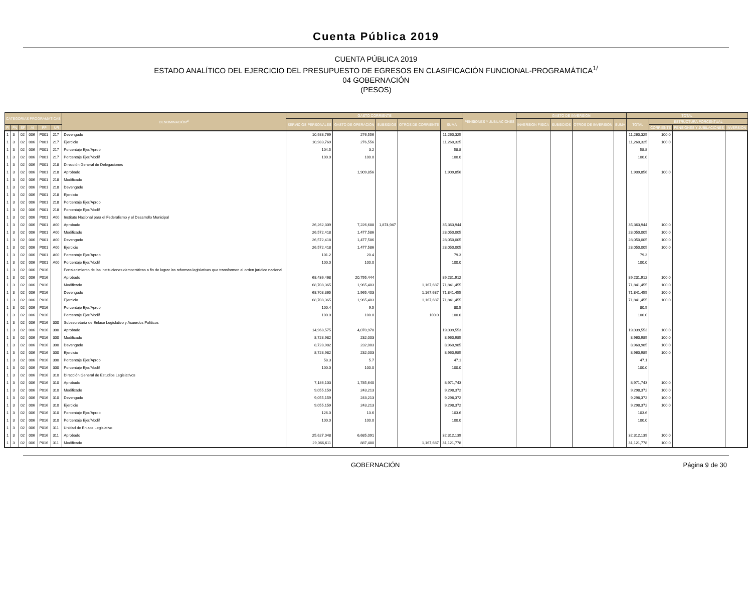Cuenta Pública 2019
CUENTA PÚBLICA 2019
ESTADO ANALÍTICO DEL EJERCICIO DEL PRESUPUESTO DE EGRESOS EN CLASIFICACIÓN FUNCIONAL-PROGRAMÁTICA<sup>1/</sup>
04 GOBERNACIÓN
(PESOS)
| CATEGORÍAS PROGRAMÁTICAS | | | | | | DENOMINACIÓN<sup>2/</sup> | GASTO CORRIENTE | | | | | PENSIONES Y JUBILACIONES | GASTO DE INVERSIÓN | | | | TOTAL | | | |
| --- | --- | --- | --- | --- | --- | --- | --- | --- | --- | --- | --- | --- | --- | --- | --- | --- | --- | --- | --- | --- |
| | | | | | | | SERVICIOS PERSONALES | GASTO DE OPERACIÓN | SUBSIDIOS | OTROS DE CORRIENTE | SUMA | | INVERSIÓN FÍSICA | SUBSIDIOS | OTROS DE INVERSIÓN | SUMA | TOTAL | ESTRUCTURA PORCENTUAL | | |
| FI | FN | SF | AI | PP | UR | | | | | | | | | | | | | CORRIENTE | PENSIONES Y JUBILACIONES | INVERSIÓN |
| 1 | 3 | 02 | 006 | P001 | 217 | Devengado | 10,983,769 | 276,556 | | | 11,260,325 | | | | | | 11,260,325 | 100.0 | | |
| 1 | 3 | 02 | 006 | P001 | 217 | Ejercicio | 10,983,769 | 276,556 | | | 11,260,325 | | | | | | 11,260,325 | 100.0 | | |
| 1 | 3 | 02 | 006 | P001 | 217 | Porcentaje Ejer/Aprob | 104.5 | 3.2 | | | 58.8 | | | | | | 58.8 | | | |
| 1 | 3 | 02 | 006 | P001 | 217 | Porcentaje Ejer/Modif | 100.0 | 100.0 | | | 100.0 | | | | | | 100.0 | | | |
| 1 | 3 | 02 | 006 | P001 | 218 | Dirección General de Delegaciones | | | | | | | | | | | | | | |
| 1 | 3 | 02 | 006 | P001 | 218 | Aprobado | | 1,909,856 | | | 1,909,856 | | | | | | 1,909,856 | 100.0 | | |
| 1 | 3 | 02 | 006 | P001 | 218 | Modificado | | | | | | | | | | | | | | |
| 1 | 3 | 02 | 006 | P001 | 218 | Devengado | | | | | | | | | | | | | | |
| 1 | 3 | 02 | 006 | P001 | 218 | Ejercicio | | | | | | | | | | | | | | |
| 1 | 3 | 02 | 006 | P001 | 218 | Porcentaje Ejer/Aprob | | | | | | | | | | | | | | |
| 1 | 3 | 02 | 006 | P001 | 218 | Porcentaje Ejer/Modif | | | | | | | | | | | | | | |
| 1 | 3 | 02 | 006 | P001 | A00 | Instituto Nacional para el Federalismo y el Desarrollo Municipal | | | | | | | | | | | | | | |
| 1 | 3 | 02 | 006 | P001 | A00 | Aprobado | 26,262,309 | 7,226,688 | 1,874,947 | | 35,363,944 | | | | | | 35,363,944 | 100.0 | | |
| 1 | 3 | 02 | 006 | P001 | A00 | Modificado | 26,572,418 | 1,477,586 | | | 28,050,005 | | | | | | 28,050,005 | 100.0 | | |
| 1 | 3 | 02 | 006 | P001 | A00 | Devengado | 26,572,418 | 1,477,586 | | | 28,050,005 | | | | | | 28,050,005 | 100.0 | | |
| 1 | 3 | 02 | 006 | P001 | A00 | Ejercicio | 26,572,418 | 1,477,586 | | | 28,050,005 | | | | | | 28,050,005 | 100.0 | | |
| 1 | 3 | 02 | 006 | P001 | A00 | Porcentaje Ejer/Aprob | 101.2 | 20.4 | | | 79.3 | | | | | | 79.3 | | | |
| 1 | 3 | 02 | 006 | P001 | A00 | Porcentaje Ejer/Modif | 100.0 | 100.0 | | | 100.0 | | | | | | 100.0 | | | |
| 1 | 3 | 02 | 006 | P016 | | Fortalecimiento de las instituciones democráticas a fin de lograr las reformas legislativas que transformen el orden jurídico nacional | | | | | | | | | | | | | | |
| 1 | 3 | 02 | 006 | P016 | | Aprobado | 68,436,468 | 20,795,444 | | | 89,231,912 | | | | | | 89,231,912 | 100.0 | | |
| 1 | 3 | 02 | 006 | P016 | | Modificado | 68,708,365 | 1,965,403 | | 1,167,687 | 71,841,455 | | | | | | 71,841,455 | 100.0 | | |
| 1 | 3 | 02 | 006 | P016 | | Devengado | 68,708,365 | 1,965,403 | | 1,167,687 | 71,841,455 | | | | | | 71,841,455 | 100.0 | | |
| 1 | 3 | 02 | 006 | P016 | | Ejercicio | 68,708,365 | 1,965,403 | | 1,167,687 | 71,841,455 | | | | | | 71,841,455 | 100.0 | | |
| 1 | 3 | 02 | 006 | P016 | | Porcentaje Ejer/Aprob | 100.4 | 9.5 | | | 80.5 | | | | | | 80.5 | | | |
| 1 | 3 | 02 | 006 | P016 | | Porcentaje Ejer/Modif | 100.0 | 100.0 | | 100.0 | 100.0 | | | | | | 100.0 | | | |
| 1 | 3 | 02 | 006 | P016 | 300 | Subsecretaría de Enlace Legislativo y Acuerdos Políticos | | | | | | | | | | | | | | |
| 1 | 3 | 02 | 006 | P016 | 300 | Aprobado | 14,968,575 | 4,070,978 | | | 19,039,553 | | | | | | 19,039,553 | 100.0 | | |
| 1 | 3 | 02 | 006 | P016 | 300 | Modificado | 8,728,982 | 232,003 | | | 8,960,985 | | | | | | 8,960,985 | 100.0 | | |
| 1 | 3 | 02 | 006 | P016 | 300 | Devengado | 8,728,982 | 232,003 | | | 8,960,985 | | | | | | 8,960,985 | 100.0 | | |
| 1 | 3 | 02 | 006 | P016 | 300 | Ejercicio | 8,728,982 | 232,003 | | | 8,960,985 | | | | | | 8,960,985 | 100.0 | | |
| 1 | 3 | 02 | 006 | P016 | 300 | Porcentaje Ejer/Aprob | 58.3 | 5.7 | | | 47.1 | | | | | | 47.1 | | | |
| 1 | 3 | 02 | 006 | P016 | 300 | Porcentaje Ejer/Modif | 100.0 | 100.0 | | | 100.0 | | | | | | 100.0 | | | |
| 1 | 3 | 02 | 006 | P016 | 310 | Dirección General de Estudios Legislativos | | | | | | | | | | | | | | |
| 1 | 3 | 02 | 006 | P016 | 310 | Aprobado | 7,186,103 | 1,785,640 | | | 8,971,743 | | | | | | 8,971,743 | 100.0 | | |
| 1 | 3 | 02 | 006 | P016 | 310 | Modificado | 9,055,159 | 243,213 | | | 9,298,372 | | | | | | 9,298,372 | 100.0 | | |
| 1 | 3 | 02 | 006 | P016 | 310 | Devengado | 9,055,159 | 243,213 | | | 9,298,372 | | | | | | 9,298,372 | 100.0 | | |
| 1 | 3 | 02 | 006 | P016 | 310 | Ejercicio | 9,055,159 | 243,213 | | | 9,298,372 | | | | | | 9,298,372 | 100.0 | | |
| 1 | 3 | 02 | 006 | P016 | 310 | Porcentaje Ejer/Aprob | 126.0 | 13.6 | | | 103.6 | | | | | | 103.6 | | | |
| 1 | 3 | 02 | 006 | P016 | 310 | Porcentaje Ejer/Modif | 100.0 | 100.0 | | | 100.0 | | | | | | 100.0 | | | |
| 1 | 3 | 02 | 006 | P016 | 311 | Unidad de Enlace Legislativo | | | | | | | | | | | | | | |
| 1 | 3 | 02 | 006 | P016 | 311 | Aprobado | 25,627,048 | 6,685,091 | | | 32,312,139 | | | | | | 32,312,139 | 100.0 | | |
| 1 | 3 | 02 | 006 | P016 | 311 | Modificado | 29,066,611 | 887,480 | | 1,167,687 | 31,121,778 | | | | | | 31,121,778 | 100.0 | | |
GOBERNACIÓN Página 9 de 30